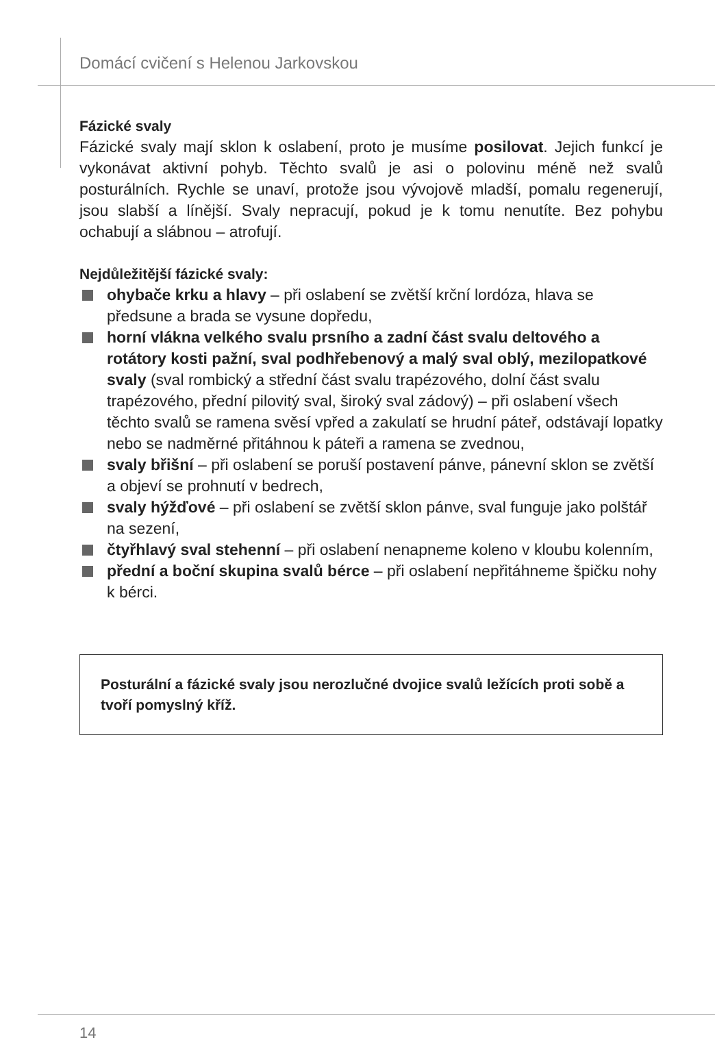Domácí cvičení s Helenou Jarkovskou
Fázické svaly
Fázické svaly mají sklon k oslabení, proto je musíme posilovat. Jejich funkcí je vykonávat aktivní pohyb. Těchto svalů je asi o polovinu méně než svalů posturálních. Rychle se unaví, protože jsou vývojově mladší, pomalu regenerují, jsou slabší a línější. Svaly nepracují, pokud je k tomu nenutíte. Bez pohybu ochabují a slábnou – atrofují.
Nejdůležitější fázické svaly:
ohybače krku a hlavy – při oslabení se zvětší krční lordóza, hlava se předsune a brada se vysune dopředu,
horní vlákna velkého svalu prsního a zadní část svalu deltového a rotátory kosti pažní, sval podhřebenový a malý sval oblý, mezilopatkové svaly (sval rombický a střední část svalu trapézového, dolní část svalu trapézového, přední pilovitý sval, široký sval zádový) – při oslabení všech těchto svalů se ramena svěsí vpřed a zakulatí se hrudní páteř, odstávají lopatky nebo se nadměrné přitáhnou k páteři a ramena se zvednou,
svaly břišní – při oslabení se poruší postavení pánve, pánevní sklon se zvětší a objeví se prohnutí v bedrech,
svaly hýžďové – při oslabení se zvětší sklon pánve, sval funguje jako polštář na sezení,
čtyřhlavý sval stehenní – při oslabení nenapneme koleno v kloubu kolenním,
přední a boční skupina svalů bérce – při oslabení nepřitáhneme špičku nohy k bérci.
Posturální a fázické svaly jsou nerozlučné dvojice svalů ležících proti sobě a tvoří pomyslný kříž.
14